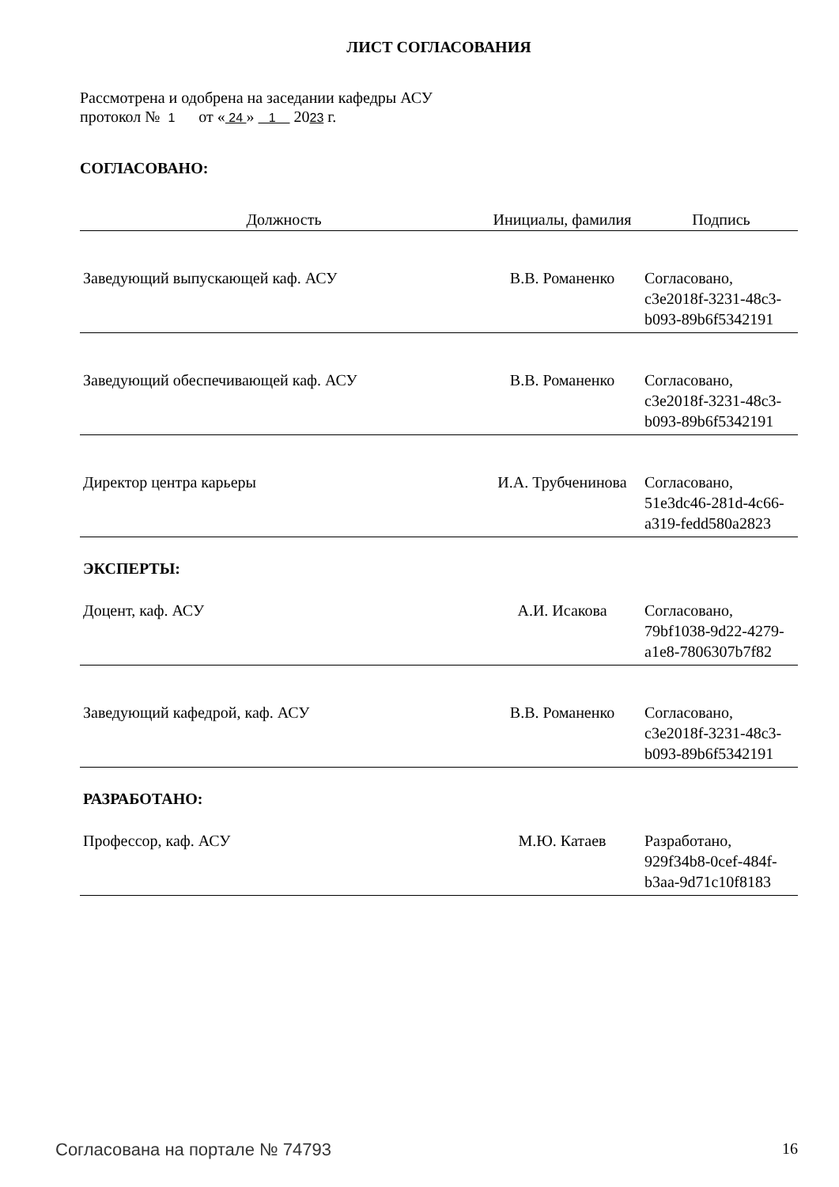ЛИСТ СОГЛАСОВАНИЯ
Рассмотрена и одобрена на заседании кафедры АСУ
протокол № 1 от « 24 » 1 2023 г.
СОГЛАСОВАНО:
| Должность | Инициалы, фамилия | Подпись |
| --- | --- | --- |
| Заведующий выпускающей каф. АСУ | В.В. Романенко | Согласовано, c3e2018f-3231-48c3-b093-89b6f5342191 |
| Заведующий обеспечивающей каф. АСУ | В.В. Романенко | Согласовано, c3e2018f-3231-48c3-b093-89b6f5342191 |
| Директор центра карьеры | И.А. Трубченинова | Согласовано, 51e3dc46-281d-4c66-a319-fedd580a2823 |
ЭКСПЕРТЫ:
| Доцент, каф. АСУ | А.И. Исакова | Согласовано, 79bf1038-9d22-4279-a1e8-7806307b7f82 |
| Заведующий кафедрой, каф. АСУ | В.В. Романенко | Согласовано, c3e2018f-3231-48c3-b093-89b6f5342191 |
РАЗРАБОТАНО:
| Профессор, каф. АСУ | М.Ю. Катаев | Разработано, 929f34b8-0cef-484f-b3aa-9d71c10f8183 |
Согласована на портале № 74793 16